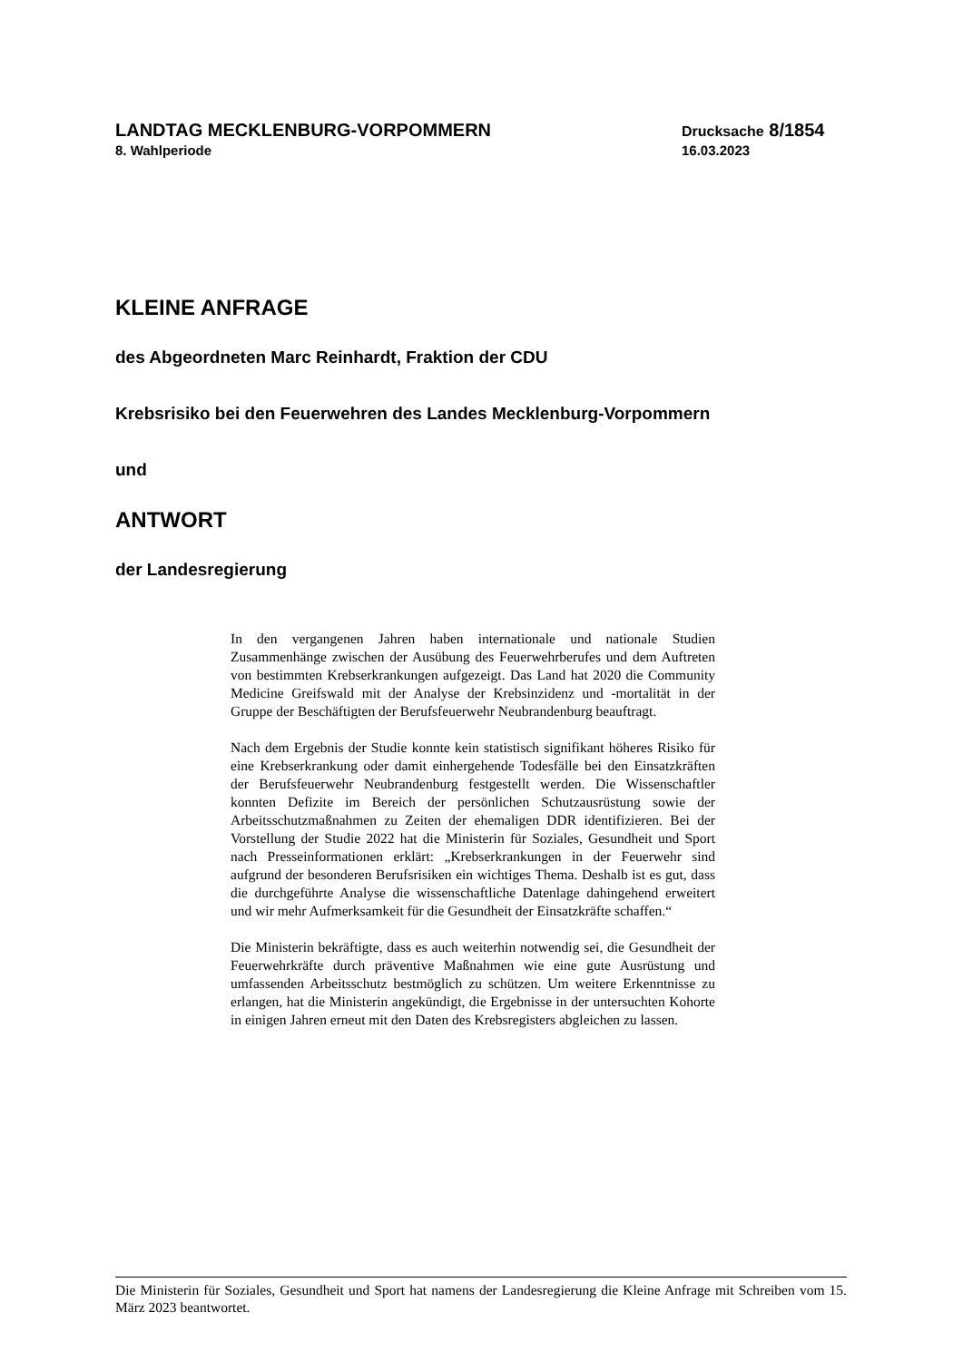LANDTAG MECKLENBURG-VORPOMMERN
8. Wahlperiode
Drucksache 8/1854
16.03.2023
KLEINE ANFRAGE
des Abgeordneten Marc Reinhardt, Fraktion der CDU
Krebsrisiko bei den Feuerwehren des Landes Mecklenburg-Vorpommern
und
ANTWORT
der Landesregierung
In den vergangenen Jahren haben internationale und nationale Studien Zusammenhänge zwischen der Ausübung des Feuerwehrberufes und dem Auftreten von bestimmten Krebserkrankungen aufgezeigt. Das Land hat 2020 die Community Medicine Greifswald mit der Analyse der Krebs­inzidenz und -mortalität in der Gruppe der Beschäftigten der Berufs­feuerwehr Neubrandenburg beauftragt.
Nach dem Ergebnis der Studie konnte kein statistisch signifikant höheres Risiko für eine Krebserkrankung oder damit einhergehende Todesfälle bei den Einsatzkräften der Berufsfeuerwehr Neubrandenburg festgestellt werden. Die Wissenschaftler konnten Defizite im Bereich der persönlichen Schutzausrüstung sowie der Arbeitsschutzmaßnahmen zu Zeiten der ehemaligen DDR identifizieren. Bei der Vorstellung der Studie 2022 hat die Ministerin für Soziales, Gesundheit und Sport nach Presseinfor­mationen erklärt: „Krebserkrankungen in der Feuerwehr sind aufgrund der besonderen Berufsrisiken ein wichtiges Thema. Deshalb ist es gut, dass die durchgeführte Analyse die wissenschaftliche Datenlage dahingehend erweitert und wir mehr Aufmerksamkeit für die Gesundheit der Einsatzkräfte schaffen.“
Die Ministerin bekräftigte, dass es auch weiterhin notwendig sei, die Gesundheit der Feuerwehrkräfte durch präventive Maßnahmen wie eine gute Ausrüstung und umfassenden Arbeitsschutz bestmöglich zu schützen. Um weitere Erkenntnisse zu erlangen, hat die Ministerin angekündigt, die Ergebnisse in der untersuchten Kohorte in einigen Jahren erneut mit den Daten des Krebsregisters abgleichen zu lassen.
Die Ministerin für Soziales, Gesundheit und Sport hat namens der Landesregierung die Kleine Anfrage mit Schreiben vom 15. März 2023 beantwortet.